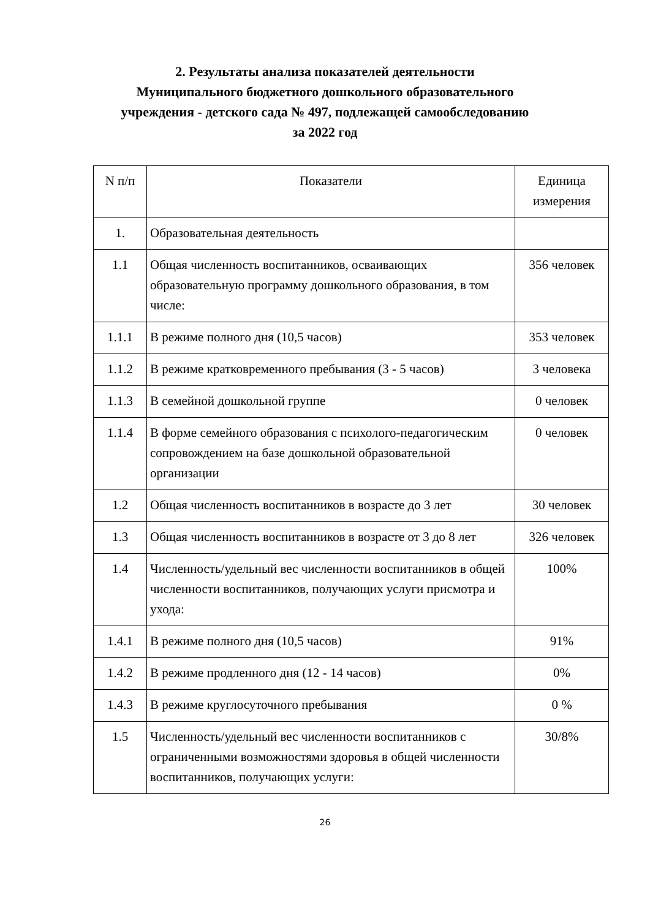2. Результаты анализа показателей деятельности
Муниципального бюджетного дошкольного образовательного
учреждения - детского сада № 497, подлежащей самообследованию
за 2022 год
| N п/п | Показатели | Единица измерения |
| --- | --- | --- |
| 1. | Образовательная деятельность | |
| 1.1 | Общая численность воспитанников, осваивающих образовательную программу дошкольного образования, в том числе: | 356 человек |
| 1.1.1 | В режиме полного дня (10,5 часов) | 353 человек |
| 1.1.2 | В режиме кратковременного пребывания (3 - 5 часов) | 3 человека |
| 1.1.3 | В семейной дошкольной группе | 0 человек |
| 1.1.4 | В форме семейного образования с психолого-педагогическим сопровождением на базе дошкольной образовательной организации | 0 человек |
| 1.2 | Общая численность воспитанников в возрасте до 3 лет | 30 человек |
| 1.3 | Общая численность воспитанников в возрасте от 3 до 8 лет | 326 человек |
| 1.4 | Численность/удельный вес численности воспитанников в общей численности воспитанников, получающих услуги присмотра и ухода: | 100% |
| 1.4.1 | В режиме полного дня (10,5 часов) | 91% |
| 1.4.2 | В режиме продленного дня (12 - 14 часов) | 0% |
| 1.4.3 | В режиме круглосуточного пребывания | 0 % |
| 1.5 | Численность/удельный вес численности воспитанников с ограниченными возможностями здоровья в общей численности воспитанников, получающих услуги: | 30/8% |
26